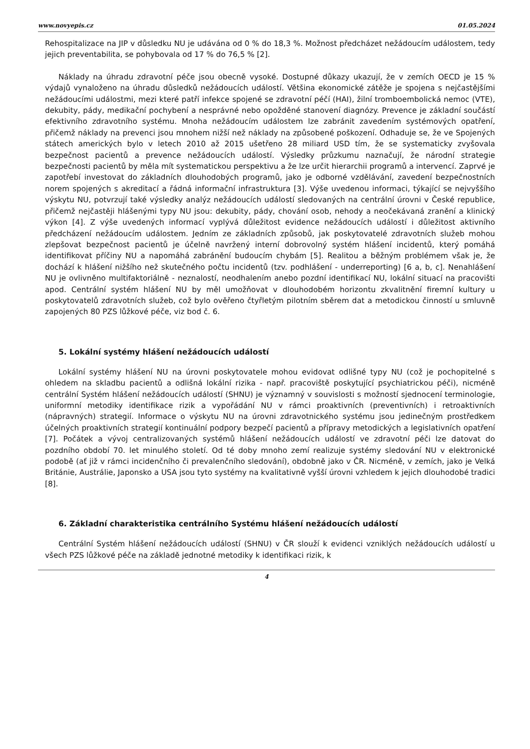www.novyepis.cz 01.05.2024
Rehospitalizace na JIP v důsledku NU je udávána od 0 % do 18,3 %. Možnost předcházet nežádoucím událostem, tedy jejich preventabilita, se pohybovala od 17 % do 76,5 % [2].
Náklady na úhradu zdravotní péče jsou obecně vysoké. Dostupné důkazy ukazují, že v zemích OECD je 15 % výdajů vynaloženo na úhradu důsledků nežádoucích událostí. Většina ekonomické zátěže je spojena s nejčastějšími nežádoucími událostmi, mezi které patří infekce spojené se zdravotní péčí (HAI), žilní tromboembolická nemoc (VTE), dekubity, pády, medikační pochybení a nesprávné nebo opožděné stanovení diagnózy. Prevence je základní součástí efektivního zdravotního systému. Mnoha nežádoucím událostem lze zabránit zavedením systémových opatření, přičemž náklady na prevenci jsou mnohem nižší než náklady na způsobené poškození. Odhaduje se, že ve Spojených státech amerických bylo v letech 2010 až 2015 ušetřeno 28 miliard USD tím, že se systematicky zvyšovala bezpečnost pacientů a prevence nežádoucích událostí. Výsledky průzkumu naznačují, že národní strategie bezpečnosti pacientů by měla mít systematickou perspektivu a že lze určit hierarchii programů a intervencí. Zaprvé je zapotřebí investovat do základních dlouhodobých programů, jako je odborné vzdělávání, zavedení bezpečnostních norem spojených s akreditací a řádná informační infrastruktura [3]. Výše uvedenou informaci, týkající se nejvyššího výskytu NU, potvrzují také výsledky analýz nežádoucích událostí sledovaných na centrální úrovni v České republice, přičemž nejčastěji hlášenými typy NU jsou: dekubity, pády, chování osob, nehody a neočekávaná zranění a klinický výkon [4]. Z výše uvedených informací vyplývá důležitost evidence nežádoucích událostí i důležitost aktivního předcházení nežádoucím událostem. Jedním ze základních způsobů, jak poskytovatelé zdravotních služeb mohou zlepšovat bezpečnost pacientů je účelně navržený interní dobrovolný systém hlášení incidentů, který pomáhá identifikovat příčiny NU a napomáhá zabránění budoucím chybám [5]. Realitou a běžným problémem však je, že dochází k hlášení nižšího než skutečného počtu incidentů (tzv. podhlášení - underreporting) [6 a, b, c]. Nenahlášení NU je ovlivněno multifaktoriálně - neznalostí, neodhalením anebo pozdní identifikací NU, lokální situací na pracovišti apod. Centrální systém hlášení NU by měl umožňovat v dlouhodobém horizontu zkvalitnění firemní kultury u poskytovatelů zdravotních služeb, což bylo ověřeno čtyřletým pilotním sběrem dat a metodickou činností u smluvně zapojených 80 PZS lůžkové péče, viz bod č. 6.
5. Lokální systémy hlášení nežádoucích událostí
Lokální systémy hlášení NU na úrovni poskytovatele mohou evidovat odlišné typy NU (což je pochopitelné s ohledem na skladbu pacientů a odlišná lokální rizika - např. pracoviště poskytující psychiatrickou péči), nicméně centrální Systém hlášení nežádoucích událostí (SHNU) je významný v souvislosti s možností sjednocení terminologie, uniformní metodiky identifikace rizik a vypořádání NU v rámci proaktivních (preventivních) i retroaktivních (nápravných) strategií. Informace o výskytu NU na úrovni zdravotnického systému jsou jedinečným prostředkem účelných proaktivních strategií kontinuální podpory bezpečí pacientů a přípravy metodických a legislativních opatření [7]. Počátek a vývoj centralizovaných systémů hlášení nežádoucích událostí ve zdravotní péči lze datovat do pozdního období 70. let minulého století. Od té doby mnoho zemí realizuje systémy sledování NU v elektronické podobě (ať již v rámci incidenčního či prevalenčního sledování), obdobně jako v ČR. Nicméně, v zemích, jako je Velká Británie, Austrálie, Japonsko a USA jsou tyto systémy na kvalitativně vyšší úrovni vzhledem k jejich dlouhodobé tradici [8].
6. Základní charakteristika centrálního Systému hlášení nežádoucích událostí
Centrální Systém hlášení nežádoucích událostí (SHNU) v ČR slouží k evidenci vzniklých nežádoucích událostí u všech PZS lůžkové péče na základě jednotné metodiky k identifikaci rizik, k
4